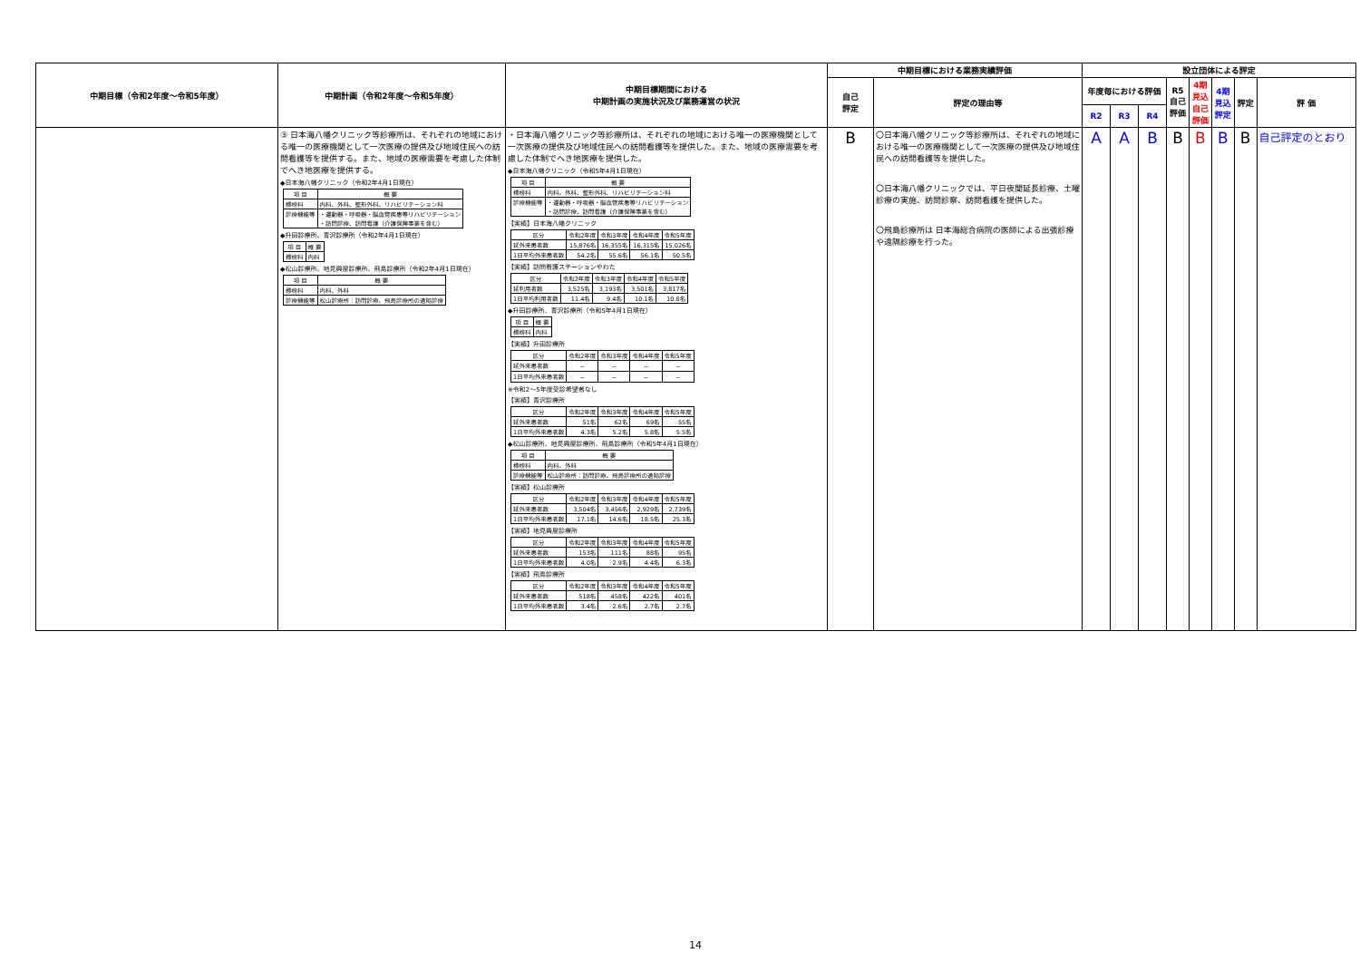| 中期目標（令和2年度～令和5年度） | 中期計画（令和2年度～令和5年度） | 中期目標期間における 中期計画の実施状況及び業務運営の状況 | 中期目標における業務実績評価 | | 設立団体による評定 | | | | | | | |
| --- | --- | --- | --- | --- | --- | --- | --- | --- | --- | --- | --- | --- |
| | | | 自己 評定 | 評定の理由等 | 年度毎における評価 | | | R5 自己 評価 | 4期 見込 自己 評価 | 4期 見込 評定 | 評定 | 評 価 |
| | | | | | R2 | R3 | R4 | | | | | |
| | ③ 日本海八幡クリニック等診療所は、それぞれの地域における唯一の医療機関として一次医療の提供及び地域住民への訪問看護等を提供する。また、地域の医療需要を考慮した体制でへき地医療を提供する。 ◆日本海八幡クリニック（令和2年4月1日現在） / 項 目 / 概 要 / / --- / --- / / 標榜科 / 内科、外科、整形外科、リハビリテーション科 / / 診療機能等 / ・運動器・呼吸器・脳血管疾患等リハビリテーション ・訪問診療、訪問看護（介護保険事業を含む） / ◆升田診療所、青沢診療所（令和2年4月1日現在） / 項 目 / 概 要 / / --- / --- / / 標榜科 / 内科 / ◆松山診療所、地見興屋診療所、飛島診療所（令和2年4月1日現在） / 項 目 / 概 要 / / --- / --- / / 標榜科 / 内科、外科 / / 診療機能等 / 松山診療所：訪問診療、飛島診療所の遠隔診療 / | ・日本海八幡クリニック等診療所は、それぞれの地域における唯一の医療機関として一次医療の提供及び地域住民への訪問看護等を提供した。また、地域の医療需要を考慮した体制でへき地医療を提供した。 ◆日本海八幡クリニック（令和5年4月1日現在） / 項 目 / 概 要 / / --- / --- / / 標榜科 / 内科、外科、整形外科、リハビリテーション科 / / 診療機能等 / ・運動器・呼吸器・脳血管疾患等リハビリテーション ・訪問診療、訪問看護（介護保険事業を含む） / 【実績】日本海八幡クリニック / 区分 / 令和2年度 / 令和3年度 / 令和4年度 / 令和5年度 / / --- / --- / --- / --- / --- / / 延外来患者数 / 15,876名 / 16,355名 / 16,315名 / 15,026名 / / 1日平均外来患者数 / 54.2名 / 55.6名 / 56.1名 / 50.5名 / 【実績】訪問看護ステーションやわた / 区分 / 令和2年度 / 令和3年度 / 令和4年度 / 令和5年度 / / --- / --- / --- / --- / --- / / 延利用者数 / 3,525名 / 3,193名 / 3,501名 / 3,817名 / / 1日平均利用者数 / 11.4名 / 9.4名 / 10.1名 / 10.8名 / ◆升田診療所、青沢診療所（令和5年4月1日現在） / 項 目 / 概 要 / / --- / --- / / 標榜科 / 内科 / 【実績】升田診療所 / 区分 / 令和2年度 / 令和3年度 / 令和4年度 / 令和5年度 / / --- / --- / --- / --- / --- / / 延外来患者数 / － / － / － / － / / 1日平均外来患者数 / － / － / － / － / ※令和2～5年度受診希望者なし 【実績】青沢診療所 / 区分 / 令和2年度 / 令和3年度 / 令和4年度 / 令和5年度 / / --- / --- / --- / --- / --- / / 延外来患者数 / 51名 / 62名 / 69名 / 55名 / / 1日平均外来患者数 / 4.3名 / 5.2名 / 5.8名 / 5.5名 / ◆松山診療所、地見興屋診療所、飛島診療所（令和5年4月1日現在） / 項 目 / 概 要 / / --- / --- / / 標榜科 / 内科、外科 / / 診療機能等 / 松山診療所：訪問診療、飛島診療所の遠隔診療 / 【実績】松山診療所 / 区分 / 令和2年度 / 令和3年度 / 令和4年度 / 令和5年度 / / --- / --- / --- / --- / --- / / 延外来患者数 / 3,504名 / 3,456名 / 2,929名 / 2,739名 / / 1日平均外来患者数 / 17.1名 / 14.6名 / 18.5名 / 25.3名 / 【実績】地見興屋診療所 / 区分 / 令和2年度 / 令和3年度 / 令和4年度 / 令和5年度 / / --- / --- / --- / --- / --- / / 延外来患者数 / 153名 / 111名 / 88名 / 95名 / / 1日平均外来患者数 / 4.0名 / 2.9名 / 4.4名 / 6.3名 / 【実績】飛島診療所 / 区分 / 令和2年度 / 令和3年度 / 令和4年度 / 令和5年度 / / --- / --- / --- / --- / --- / / 延外来患者数 / 518名 / 458名 / 422名 / 401名 / / 1日平均外来患者数 / 3.4名 / 2.6名 / 2.7名 / 2.7名 / | B | 〇日本海八幡クリニック等診療所は、それぞれの地域における唯一の医療機関として一次医療の提供及び地域住民への訪問看護等を提供した。 〇日本海八幡クリニックでは、平日夜間延長診療、土曜診療の実施、訪問診察、訪問看護を提供した。 〇飛島診療所は 日本海総合病院の医師による出張診療や遠隔診療を行った。 | A | A | B | B | B | B | B | 自己評定のとおり |
14